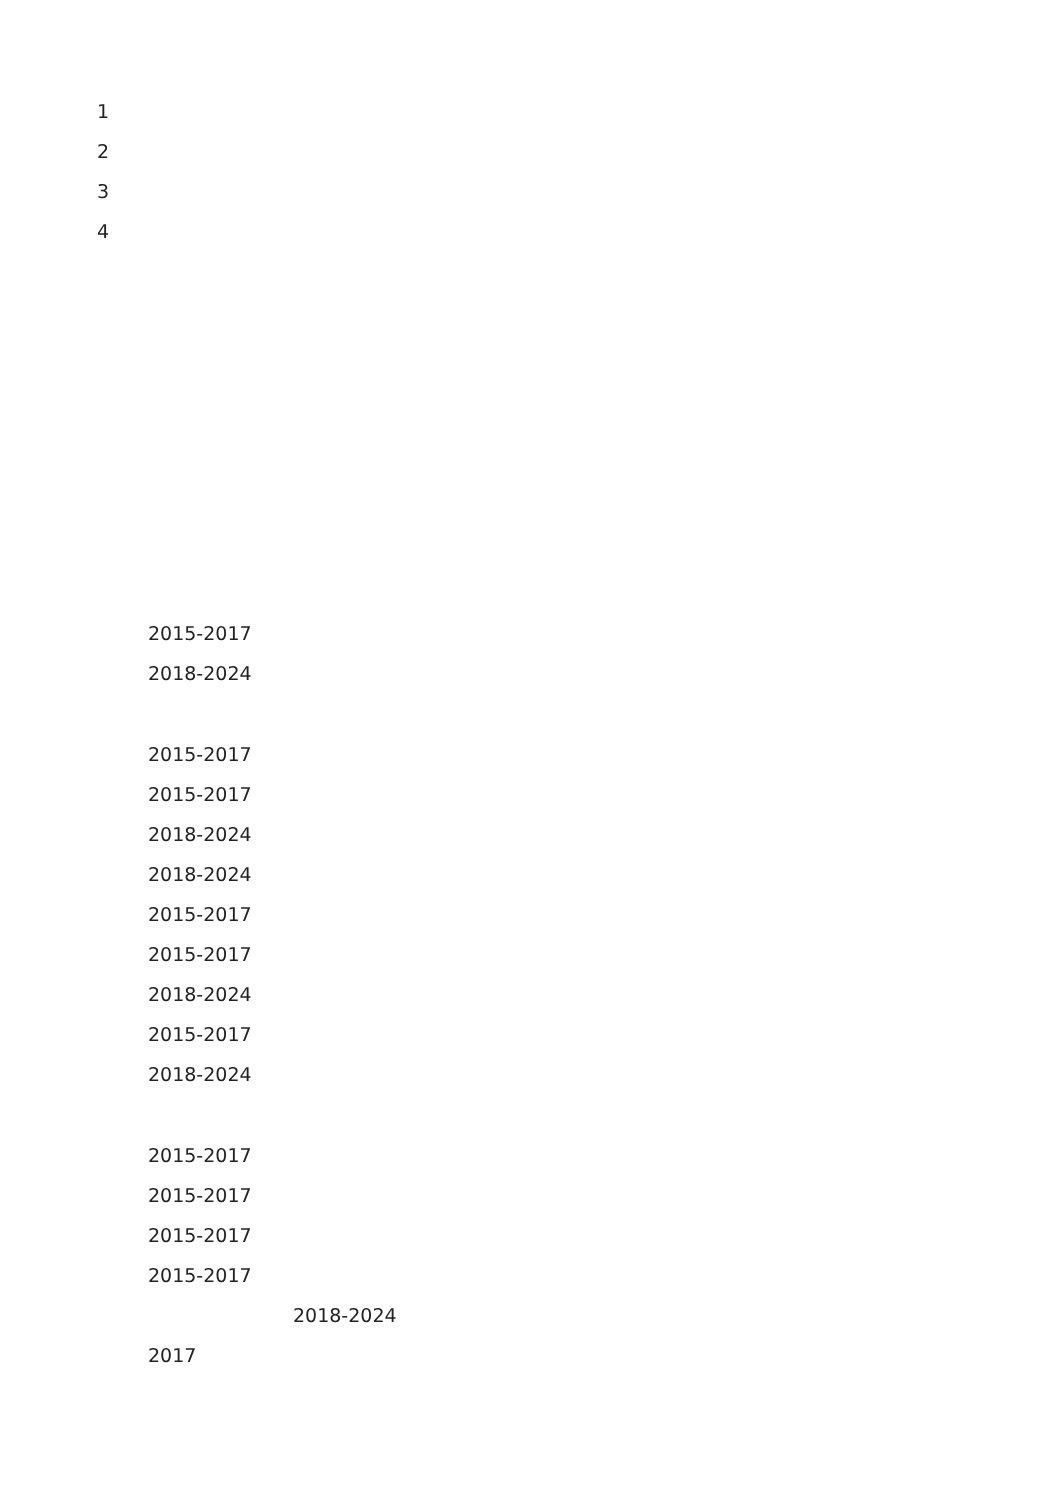1
2
3
4
2015-2017
2018-2024
2015-2017
2015-2017
2018-2024
2018-2024
2015-2017
2015-2017
2018-2024
2015-2017
2018-2024
2015-2017
2015-2017
2015-2017
2015-2017
2018-2024
2017